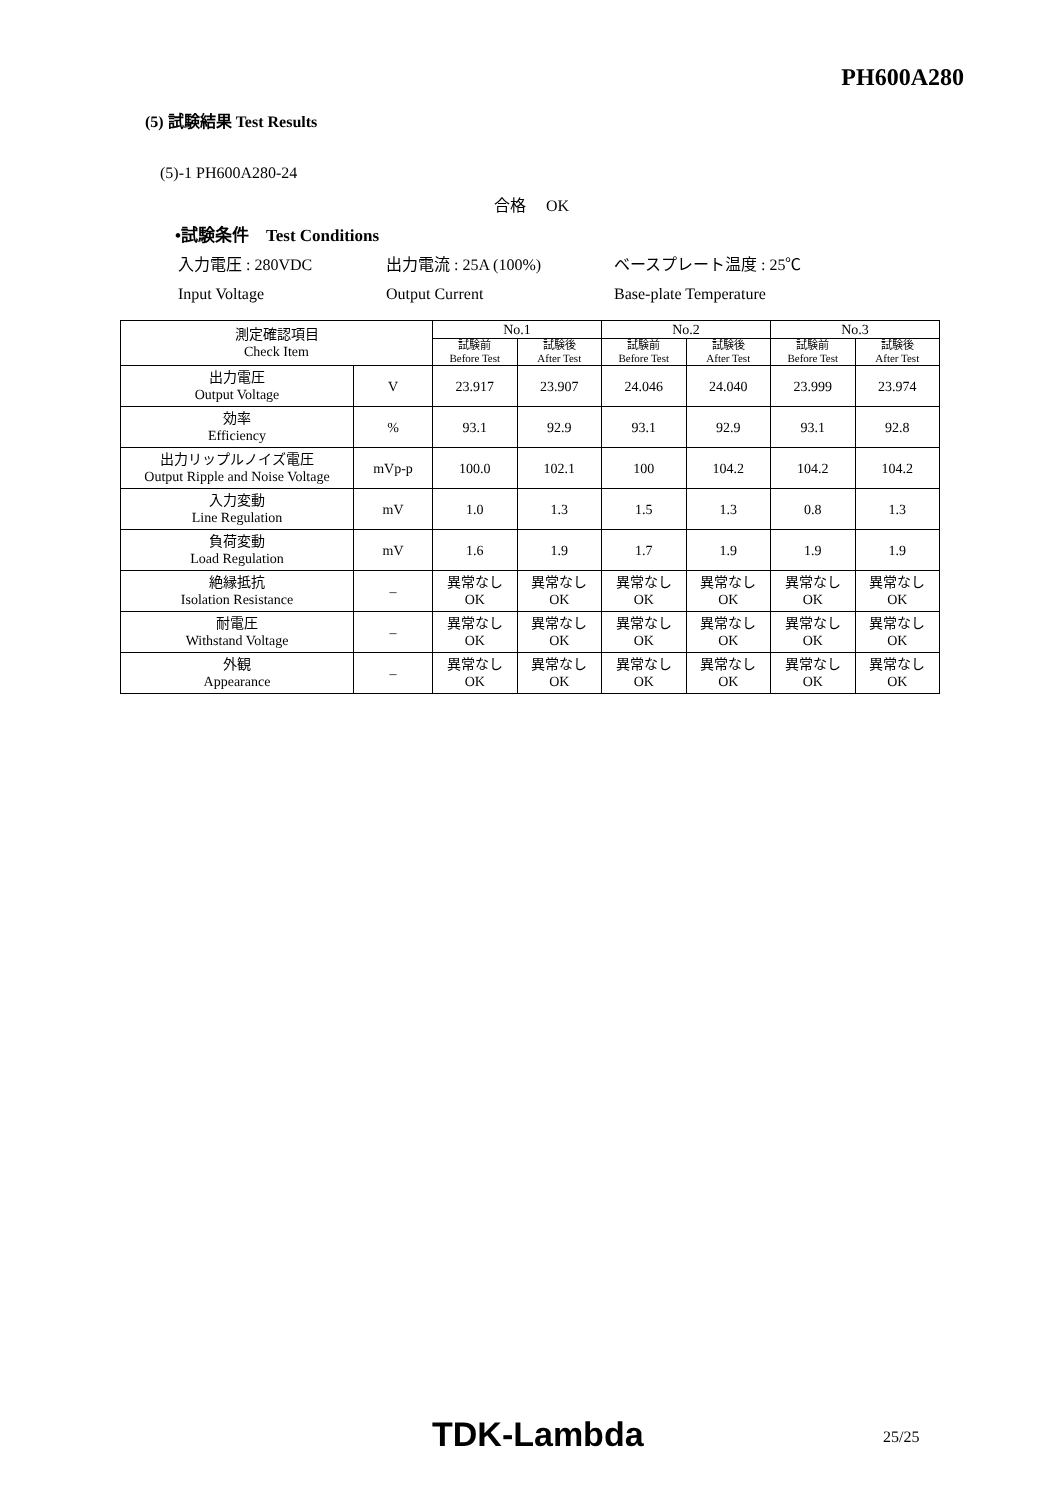PH600A280
(5) 試験結果 Test Results
(5)-1 PH600A280-24
合格　 OK
•試験条件　Test Conditions
入力電圧 : 280VDC 出力電流 : 25A (100%) ベースプレート温度 : 25℃
Input Voltage Output Current Base-plate Temperature
| 測定確認項目 Check Item | | No.1 | | No.2 | | No.3 | |
| --- | --- | --- | --- | --- | --- | --- | --- |
| | | 試験前 Before Test | 試験後 After Test | 試験前 Before Test | 試験後 After Test | 試験前 Before Test | 試験後 After Test |
| 出力電圧 Output Voltage | V | 23.917 | 23.907 | 24.046 | 24.040 | 23.999 | 23.974 |
| 効率 Efficiency | % | 93.1 | 92.9 | 93.1 | 92.9 | 93.1 | 92.8 |
| 出力リップルノイズ電圧 Output Ripple and Noise Voltage | mVp-p | 100.0 | 102.1 | 100 | 104.2 | 104.2 | 104.2 |
| 入力変動 Line Regulation | mV | 1.0 | 1.3 | 1.5 | 1.3 | 0.8 | 1.3 |
| 負荷変動 Load Regulation | mV | 1.6 | 1.9 | 1.7 | 1.9 | 1.9 | 1.9 |
| 絶縁抵抗 Isolation Resistance | – | 異常なし OK | 異常なし OK | 異常なし OK | 異常なし OK | 異常なし OK | 異常なし OK |
| 耐電圧 Withstand Voltage | – | 異常なし OK | 異常なし OK | 異常なし OK | 異常なし OK | 異常なし OK | 異常なし OK |
| 外観 Appearance | – | 異常なし OK | 異常なし OK | 異常なし OK | 異常なし OK | 異常なし OK | 異常なし OK |
TDK-Lambda 25/25